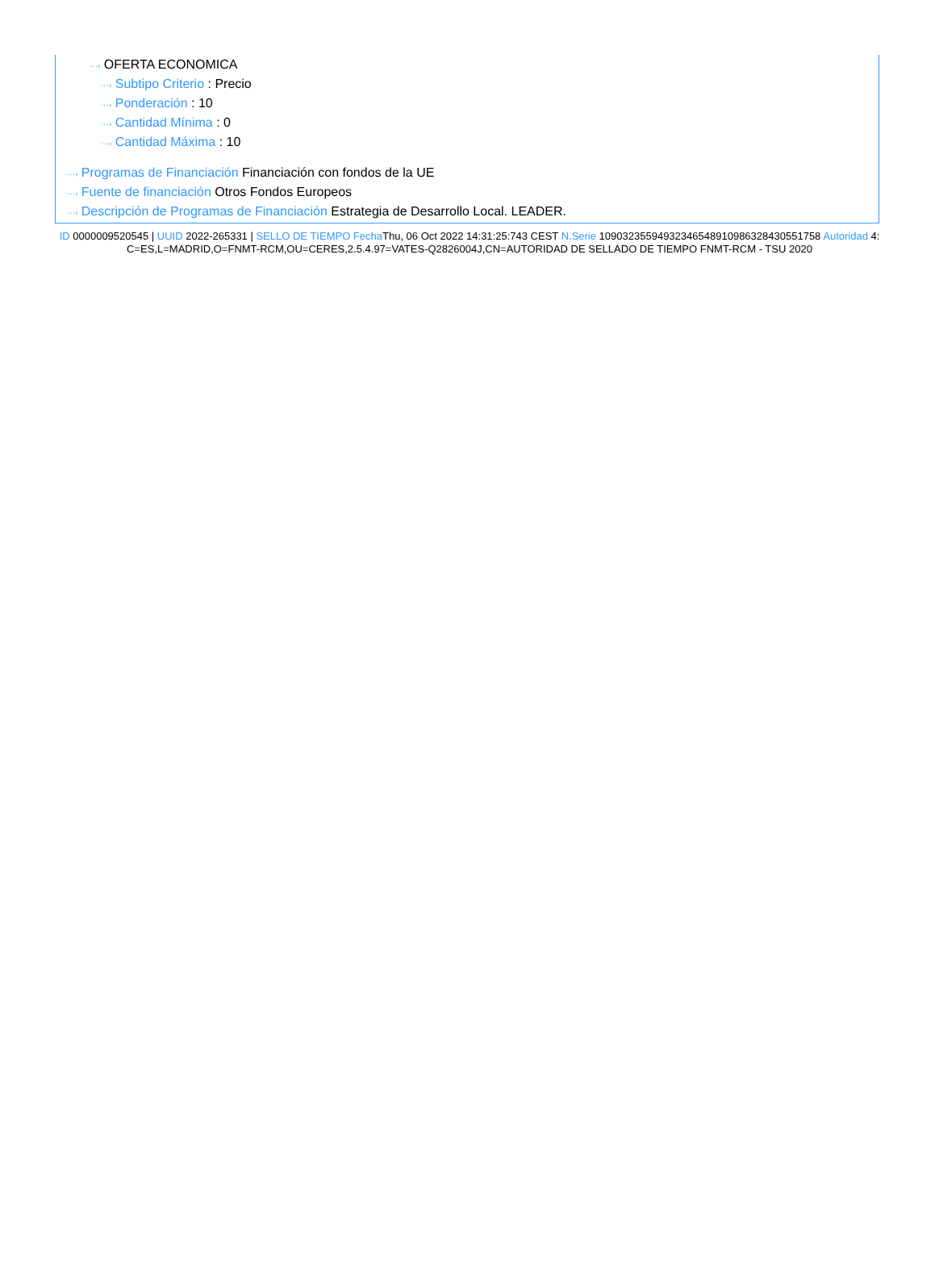···› OFERTA ECONOMICA
···› Subtipo Criterio : Precio
···› Ponderación : 10
···› Cantidad Mínima : 0
···› Cantidad Máxima : 10
···› Programas de Financiación Financiación con fondos de la UE
···› Fuente de financiación Otros Fondos Europeos
···› Descripción de Programas de Financiación Estrategia de Desarrollo Local. LEADER.
ID 0000009520545 | UUID 2022-265331 | SELLO DE TIEMPO Fecha Thu, 06 Oct 2022 14:31:25:743 CEST N.Serie 109032355949323465489109863284305517​58 Autoridad 4: C=ES,L=MADRID,O=FNMT-RCM,OU=CERES,2.5.4.97=VATES-Q2826004J,CN=AUTORIDAD DE SELLADO DE TIEMPO FNMT-RCM - TSU 2020